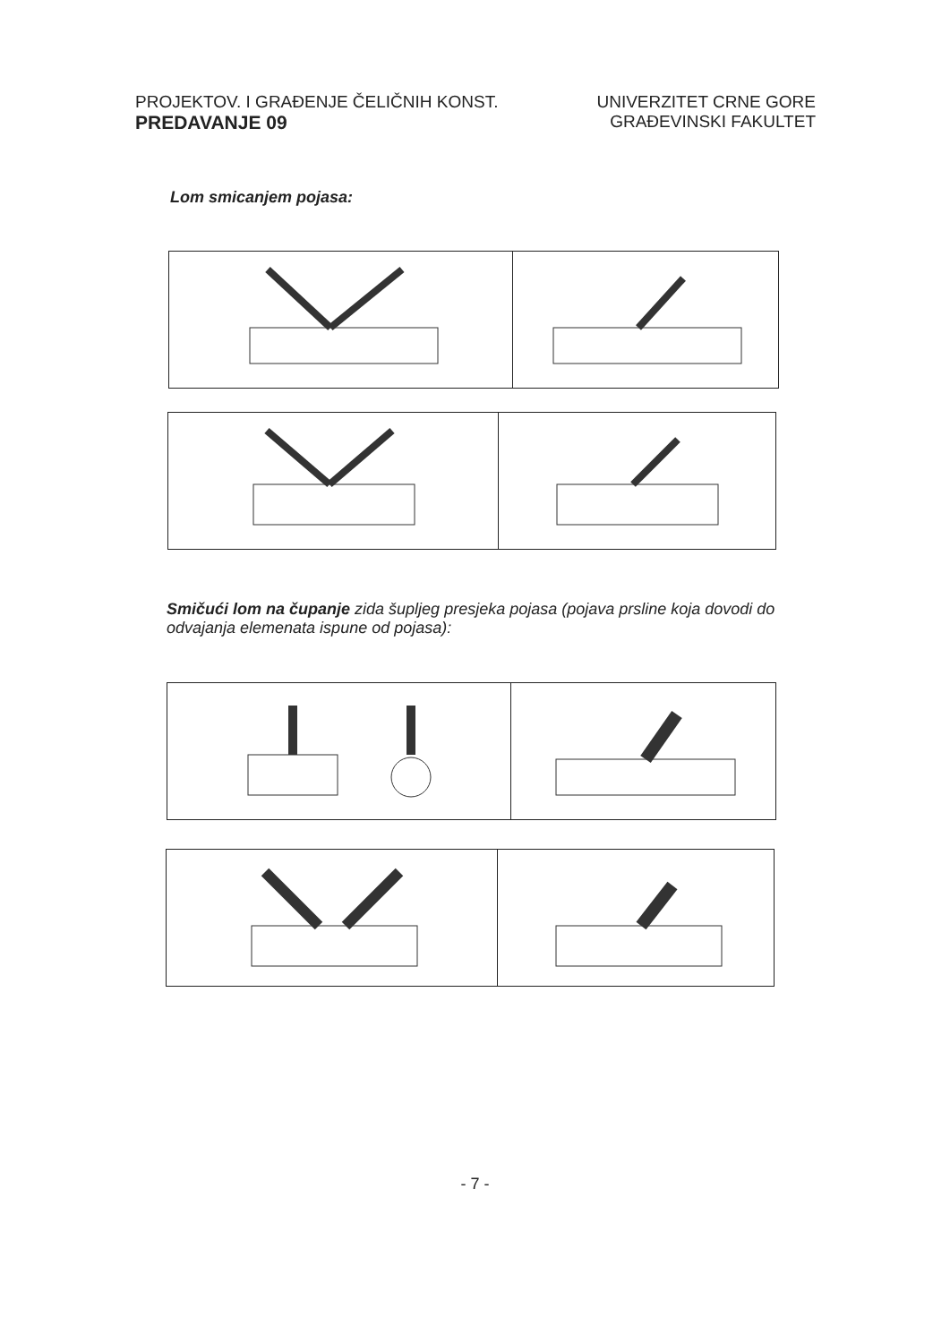PROJEKTOV. I GRAĐENJE ČELIČNIH KONST.
PREDAVANJE 09
UNIVERZITET CRNE GORE
GRAĐEVINSKI FAKULTET
Lom smicanjem pojasa:
Smičući lom na čupanje zida šupljeg presjeka pojasa (pojava prsline koja dovodi do odvajanja elemenata ispune od pojasa):
- 7 -